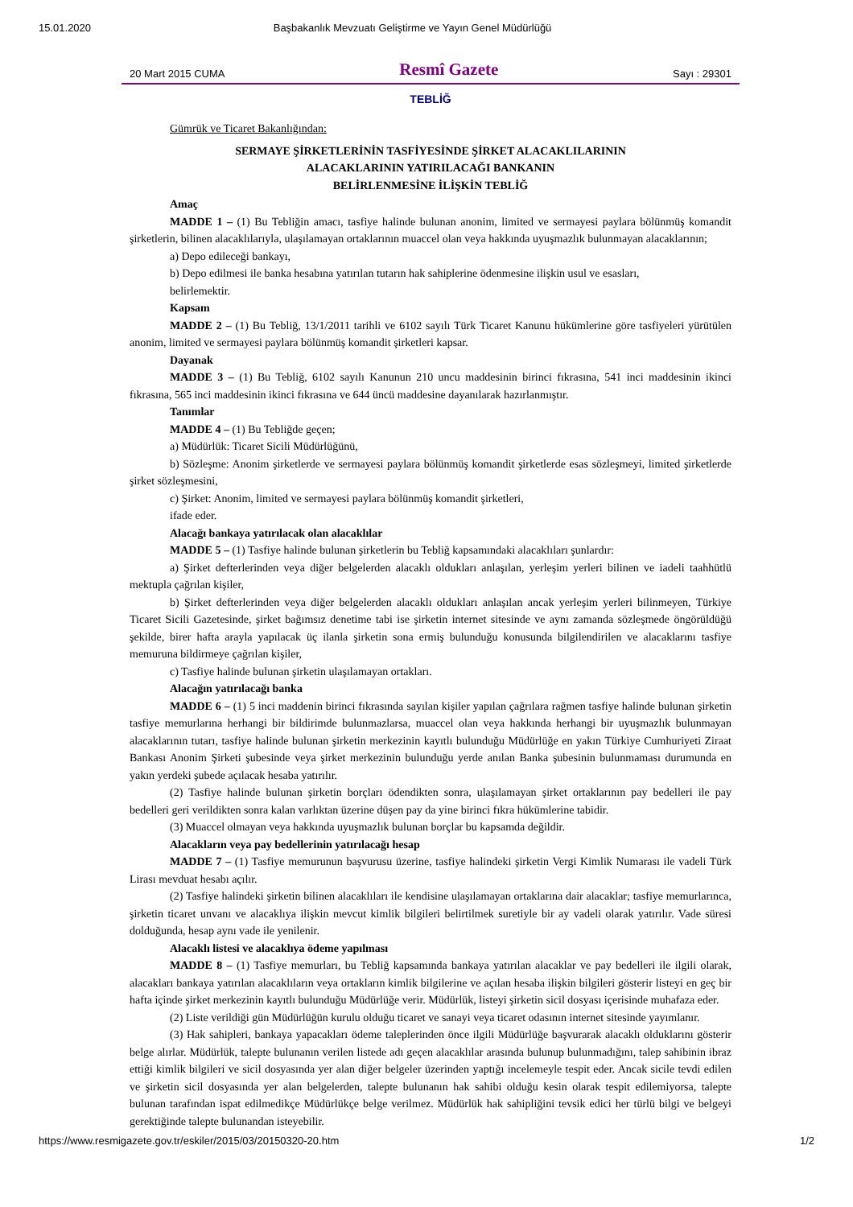15.01.2020 Başbakanlık Mevzuatı Geliştirme ve Yayın Genel Müdürlüğü
20 Mart 2015 CUMA Resmî Gazete Sayı : 29301
TEBLİĞ
Gümrük ve Ticaret Bakanlığından:
SERMAYE ŞİRKETLERİNİN TASFİYESİNDE ŞİRKET ALACAKLILARININ
ALACAKLARININ YATIRILACAĞI BANKANIN
BELİRLENMESİNE İLİŞKİN TEBLİĞ
Amaç
MADDE 1 – (1) Bu Tebliğin amacı, tasfiye halinde bulunan anonim, limited ve sermayesi paylara bölünmüş komandit şirketlerin, bilinen alacaklılarıyla, ulaşılamayan ortaklarının muaccel olan veya hakkında uyuşmazlık bulunmayan alacaklarının;
a) Depo edileceği bankayı,
b) Depo edilmesi ile banka hesabına yatırılan tutarın hak sahiplerine ödenmesine ilişkin usul ve esasları,
belirlemektir.
Kapsam
MADDE 2 – (1) Bu Tebliğ, 13/1/2011 tarihli ve 6102 sayılı Türk Ticaret Kanunu hükümlerine göre tasfiyeleri yürütülen anonim, limited ve sermayesi paylara bölünmüş komandit şirketleri kapsar.
Dayanak
MADDE 3 – (1) Bu Tebliğ, 6102 sayılı Kanunun 210 uncu maddesinin birinci fıkrasına, 541 inci maddesinin ikinci fıkrasına, 565 inci maddesinin ikinci fıkrasına ve 644 üncü maddesine dayanılarak hazırlanmıştır.
Tanımlar
MADDE 4 – (1) Bu Tebliğde geçen;
a) Müdürlük: Ticaret Sicili Müdürlüğünü,
b) Sözleşme: Anonim şirketlerde ve sermayesi paylara bölünmüş komandit şirketlerde esas sözleşmeyi, limited şirketlerde şirket sözleşmesini,
c) Şirket: Anonim, limited ve sermayesi paylara bölünmüş komandit şirketleri,
ifade eder.
Alacağı bankaya yatırılacak olan alacaklılar
MADDE 5 – (1) Tasfiye halinde bulunan şirketlerin bu Tebliğ kapsamındaki alacaklıları şunlardır:
a) Şirket defterlerinden veya diğer belgelerden alacaklı oldukları anlaşılan, yerleşim yerleri bilinen ve iadeli taahhütlü mektupla çağrılan kişiler,
b) Şirket defterlerinden veya diğer belgelerden alacaklı oldukları anlaşılan ancak yerleşim yerleri bilinmeyen, Türkiye Ticaret Sicili Gazetesinde, şirket bağımsız denetime tabi ise şirketin internet sitesinde ve aynı zamanda sözleşmede öngörüldüğü şekilde, birer hafta arayla yapılacak üç ilanla şirketin sona ermiş bulunduğu konusunda bilgilendirilen ve alacaklarını tasfiye memuruna bildirmeye çağrılan kişiler,
c) Tasfiye halinde bulunan şirketin ulaşılamayan ortakları.
Alacağın yatırılacağı banka
MADDE 6 – (1) 5 inci maddenin birinci fıkrasında sayılan kişiler yapılan çağrılara rağmen tasfiye halinde bulunan şirketin tasfiye memurlarına herhangi bir bildirimde bulunmazlarsa, muaccel olan veya hakkında herhangi bir uyuşmazlık bulunmayan alacaklarının tutarı, tasfiye halinde bulunan şirketin merkezinin kayıtlı bulunduğu Müdürlüğe en yakın Türkiye Cumhuriyeti Ziraat Bankası Anonim Şirketi şubesinde veya şirket merkezinin bulunduğu yerde anılan Banka şubesinin bulunmaması durumunda en yakın yerdeki şubede açılacak hesaba yatırılır.
(2) Tasfiye halinde bulunan şirketin borçları ödendikten sonra, ulaşılamayan şirket ortaklarının pay bedelleri ile pay bedelleri geri verildikten sonra kalan varlıktan üzerine düşen pay da yine birinci fıkra hükümlerine tabidir.
(3) Muaccel olmayan veya hakkında uyuşmazlık bulunan borçlar bu kapsamda değildir.
Alacakların veya pay bedellerinin yatırılacağı hesap
MADDE 7 – (1) Tasfiye memurunun başvurusu üzerine, tasfiye halindeki şirketin Vergi Kimlik Numarası ile vadeli Türk Lirası mevduat hesabı açılır.
(2) Tasfiye halindeki şirketin bilinen alacaklıları ile kendisine ulaşılamayan ortaklarına dair alacaklar; tasfiye memurlarınca, şirketin ticaret unvanı ve alacaklıya ilişkin mevcut kimlik bilgileri belirtilmek suretiyle bir ay vadeli olarak yatırılır. Vade süresi dolduğunda, hesap aynı vade ile yenilenir.
Alacaklı listesi ve alacaklıya ödeme yapılması
MADDE 8 – (1) Tasfiye memurları, bu Tebliğ kapsamında bankaya yatırılan alacaklar ve pay bedelleri ile ilgili olarak, alacakları bankaya yatırılan alacaklıların veya ortakların kimlik bilgilerine ve açılan hesaba ilişkin bilgileri gösterir listeyi en geç bir hafta içinde şirket merkezinin kayıtlı bulunduğu Müdürlüğe verir. Müdürlük, listeyi şirketin sicil dosyası içerisinde muhafaza eder.
(2) Liste verildiği gün Müdürlüğün kurulu olduğu ticaret ve sanayi veya ticaret odasının internet sitesinde yayımlanır.
(3) Hak sahipleri, bankaya yapacakları ödeme taleplerinden önce ilgili Müdürlüğe başvurarak alacaklı olduklarını gösterir belge alırlar. Müdürlük, talepte bulunanın verilen listede adı geçen alacaklılar arasında bulunup bulunmadığını, talep sahibinin ibraz ettiği kimlik bilgileri ve sicil dosyasında yer alan diğer belgeler üzerinden yaptığı incelemeyle tespit eder. Ancak sicile tevdi edilen ve şirketin sicil dosyasında yer alan belgelerden, talepte bulunanın hak sahibi olduğu kesin olarak tespit edilemiyorsa, talepte bulunan tarafından ispat edilmedikçe Müdürlükçe belge verilmez. Müdürlük hak sahipliğini tevsik edici her türlü bilgi ve belgeyi gerektiğinde talepte bulunandan isteyebilir.
https://www.resmigazete.gov.tr/eskiler/2015/03/20150320-20.htm 1/2